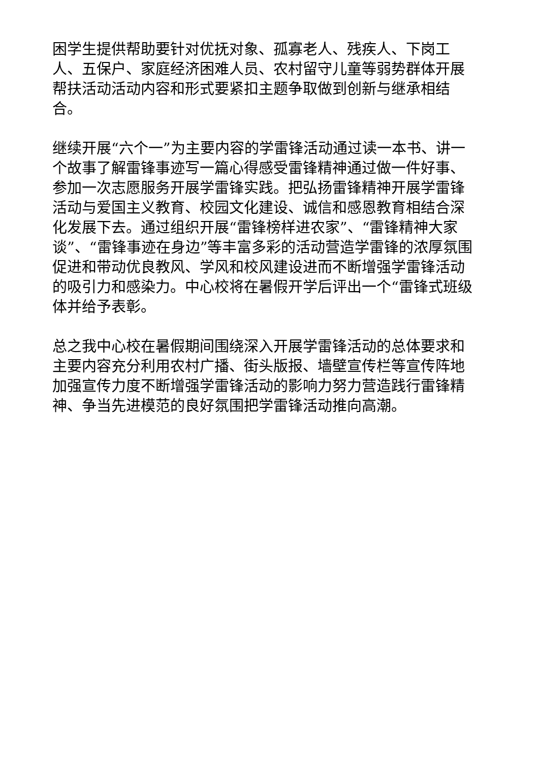困学生提供帮助要针对优抚对象、孤寡老人、残疾人、下岗工人、五保户、家庭经济困难人员、农村留守儿童等弱势群体开展帮扶活动活动内容和形式要紧扣主题争取做到创新与继承相结合。
继续开展“六个一”为主要内容的学雷锋活动通过读一本书、讲一个故事了解雷锋事迹写一篇心得感受雷锋精神通过做一件好事、参加一次志愿服务开展学雷锋实践。把弘扬雷锋精神开展学雷锋活动与爱国主义教育、校园文化建设、诚信和感恩教育相结合深化发展下去。通过组织开展“雷锋榜样进农家”、“雷锋精神大家谈”、“雷锋事迹在身边”等丰富多彩的活动营造学雷锋的浓厚氛围促进和带动优良教风、学风和校风建设进而不断增强学雷锋活动的吸引力和感染力。中心校将在暑假开学后评出一个“雷锋式班级体并给予表彰。
总之我中心校在暑假期间围绕深入开展学雷锋活动的总体要求和主要内容充分利用农村广播、街头版报、墙壁宣传栏等宣传阵地加强宣传力度不断增强学雷锋活动的影响力努力营造践行雷锋精神、争当先进模范的良好氛围把学雷锋活动推向高潮。